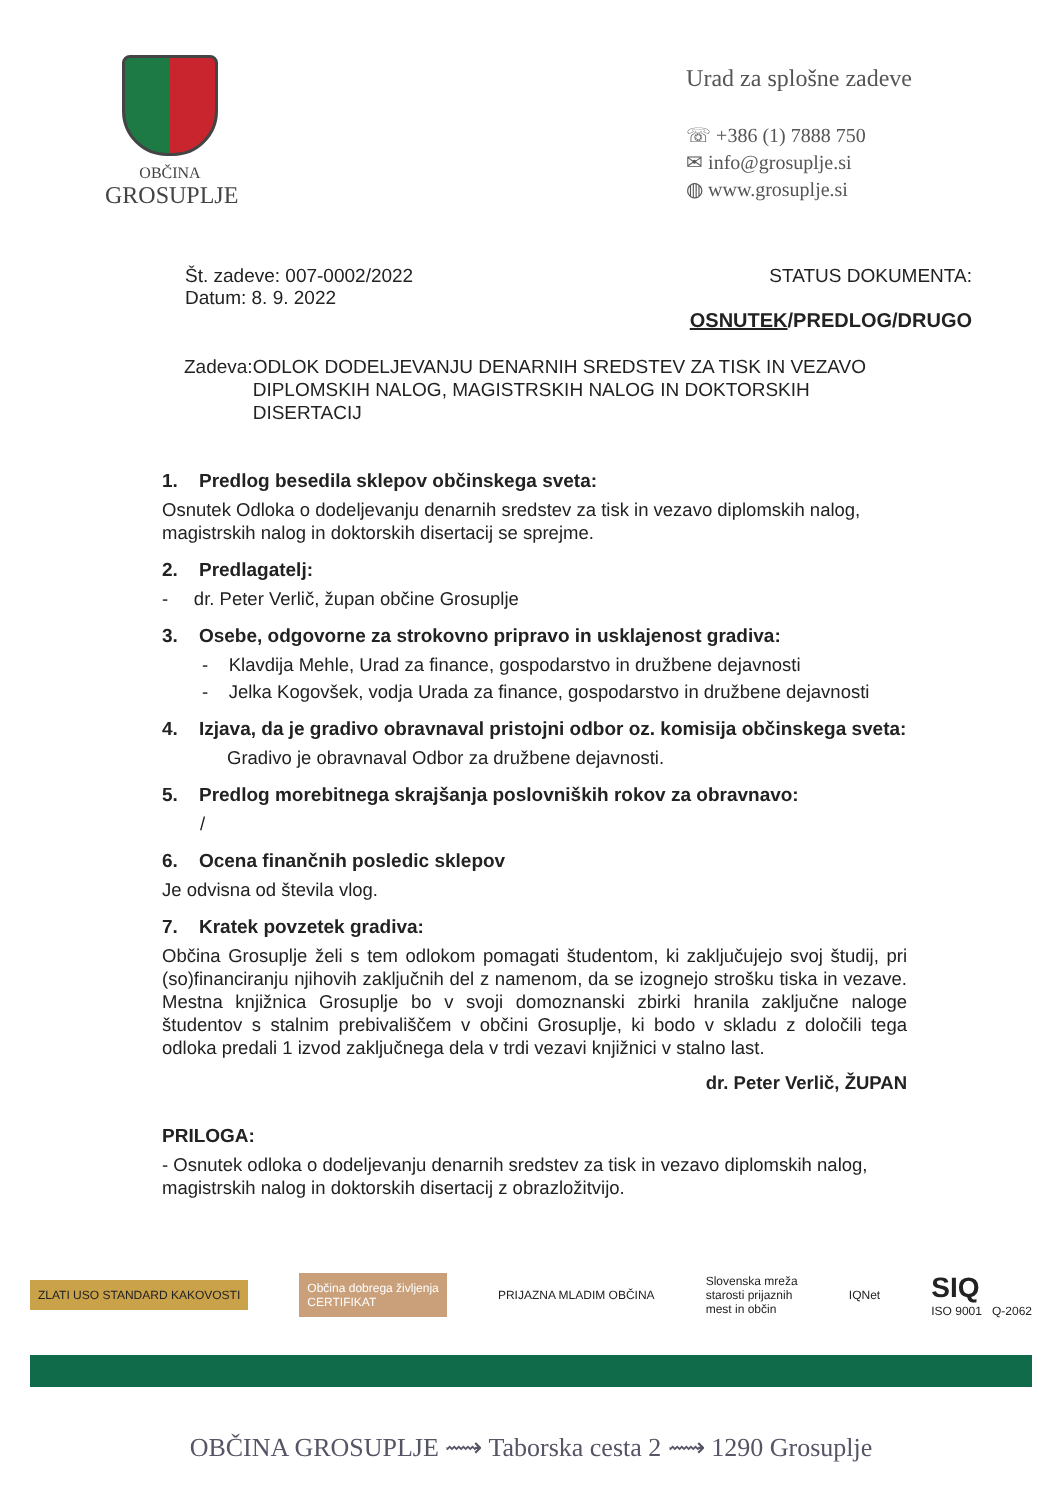OBČINA
GROSUPLJE
Urad za splošne zadeve
☏ +386 (1) 7888 750
✉ info@grosuplje.si
◍ www.grosuplje.si
Št. zadeve: 007-0002/2022
Datum: 8. 9. 2022
STATUS DOKUMENTA:
OSNUTEK/PREDLOG/DRUGO
Zadeva: ODLOK DODELJEVANJU DENARNIH SREDSTEV ZA TISK IN VEZAVO DIPLOMSKIH NALOG, MAGISTRSKIH NALOG IN DOKTORSKIH DISERTACIJ
1. Predlog besedila sklepov občinskega sveta:
Osnutek Odloka o dodeljevanju denarnih sredstev za tisk in vezavo diplomskih nalog, magistrskih nalog in doktorskih disertacij se sprejme.
2. Predlagatelj:
- dr. Peter Verlič, župan občine Grosuplje
3. Osebe, odgovorne za strokovno pripravo in usklajenost gradiva:
- Klavdija Mehle, Urad za finance, gospodarstvo in družbene dejavnosti
- Jelka Kogovšek, vodja Urada za finance, gospodarstvo in družbene dejavnosti
4. Izjava, da je gradivo obravnaval pristojni odbor oz. komisija občinskega sveta:
Gradivo je obravnaval Odbor za družbene dejavnosti.
5. Predlog morebitnega skrajšanja poslovniških rokov za obravnavo:
/
6. Ocena finančnih posledic sklepov
Je odvisna od števila vlog.
7. Kratek povzetek gradiva:
Občina Grosuplje želi s tem odlokom pomagati študentom, ki zaključujejo svoj študij, pri (so)financiranju njihovih zaključnih del z namenom, da se izognejo strošku tiska in vezave. Mestna knjižnica Grosuplje bo v svoji domoznanski zbirki hranila zaključne naloge študentov s stalnim prebivališčem v občini Grosuplje, ki bodo v skladu z določili tega odloka predali 1 izvod zaključnega dela v trdi vezavi knjižnici v stalno last.
dr. Peter Verlič, ŽUPAN
PRILOGA:
- Osnutek odloka o dodeljevanju denarnih sredstev za tisk in vezavo diplomskih nalog, magistrskih nalog in doktorskih disertacij z obrazložitvijo.
ZLATI USO STANDARD KAKOVOSTI Občina dobrega življenja
CERTIFIKAT PRIJAZNA MLADIM OBČINA Slovenska mreža
starosti prijaznih
mest in občin IQNet SIQ
ISO 9001 Q-2062
OBČINA GROSUPLJE ⟿ Taborska cesta 2 ⟿ 1290 Grosuplje